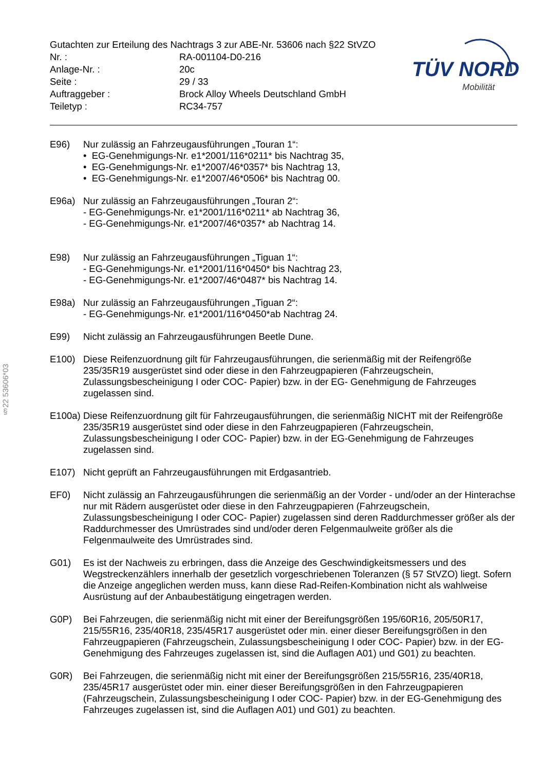§22 53606*03
TÜV NORD
Mobilität
| Gutachten zur Erteilung des Nachtrags 3 zur ABE-Nr. 53606 nach §22 StVZO | |
| Nr. : | RA-001104-D0-216 |
| Anlage-Nr. : | 20c |
| Seite : | 29 / 33 |
| Auftraggeber : | Brock Alloy Wheels Deutschland GmbH |
| Teiletyp : | RC34-757 |
E96) Nur zulässig an Fahrzeugausführungen „Touran 1“:
• EG-Genehmigungs-Nr. e1*2001/116*0211* bis Nachtrag 35,
• EG-Genehmigungs-Nr. e1*2007/46*0357* bis Nachtrag 13,
• EG-Genehmigungs-Nr. e1*2007/46*0506* bis Nachtrag 00.
E96a) Nur zulässig an Fahrzeugausführungen „Touran 2“:
- EG-Genehmigungs-Nr. e1*2001/116*0211* ab Nachtrag 36,
- EG-Genehmigungs-Nr. e1*2007/46*0357* ab Nachtrag 14.
E98) Nur zulässig an Fahrzeugausführungen „Tiguan 1“:
- EG-Genehmigungs-Nr. e1*2001/116*0450* bis Nachtrag 23,
- EG-Genehmigungs-Nr. e1*2007/46*0487* bis Nachtrag 14.
E98a) Nur zulässig an Fahrzeugausführungen „Tiguan 2“:
- EG-Genehmigungs-Nr. e1*2001/116*0450*ab Nachtrag 24.
E99) Nicht zulässig an Fahrzeugausführungen Beetle Dune.
E100) Diese Reifenzuordnung gilt für Fahrzeugausführungen, die serienmäßig mit der Reifengröße 235/35R19 ausgerüstet sind oder diese in den Fahrzeugpapieren (Fahrzeugschein, Zulassungsbescheinigung I oder COC- Papier) bzw. in der EG- Genehmigung de Fahrzeuges zugelassen sind.
E100a)
Diese Reifenzuordnung gilt für Fahrzeugausführungen, die serienmäßig NICHT mit der Reifengröße 235/35R19 ausgerüstet sind oder diese in den Fahrzeugpapieren (Fahrzeugschein, Zulassungsbescheinigung I oder COC- Papier) bzw. in der EG-Genehmigung de Fahrzeuges zugelassen sind.
E107) Nicht geprüft an Fahrzeugausführungen mit Erdgasantrieb.
EF0) Nicht zulässig an Fahrzeugausführungen die serienmäßig an der Vorder - und/oder an der Hinterachse nur mit Rädern ausgerüstet oder diese in den Fahrzeugpapieren (Fahrzeugschein, Zulassungsbescheinigung I oder COC- Papier) zugelassen sind deren Raddurchmesser größer als der Raddurchmesser des Umrüstrades sind und/oder deren Felgenmaulweite größer als die Felgenmaulweite des Umrüstrades sind.
G01) Es ist der Nachweis zu erbringen, dass die Anzeige des Geschwindigkeitsmessers und des Wegstreckenzählers innerhalb der gesetzlich vorgeschriebenen Toleranzen (§ 57 StVZO) liegt. Sofern die Anzeige angeglichen werden muss, kann diese Rad-Reifen-Kombination nicht als wahlweise Ausrüstung auf der Anbaubestätigung eingetragen werden.
G0P) Bei Fahrzeugen, die serienmäßig nicht mit einer der Bereifungsgrößen 195/60R16, 205/50R17, 215/55R16, 235/40R18, 235/45R17 ausgerüstet oder min. einer dieser Bereifungsgrößen in den Fahrzeugpapieren (Fahrzeugschein, Zulassungsbescheinigung I oder COC- Papier) bzw. in der EG-Genehmigung des Fahrzeuges zugelassen ist, sind die Auflagen A01) und G01) zu beachten.
G0R) Bei Fahrzeugen, die serienmäßig nicht mit einer der Bereifungsgrößen 215/55R16, 235/40R18, 235/45R17 ausgerüstet oder min. einer dieser Bereifungsgrößen in den Fahrzeugpapieren (Fahrzeugschein, Zulassungsbescheinigung I oder COC- Papier) bzw. in der EG-Genehmigung des Fahrzeuges zugelassen ist, sind die Auflagen A01) und G01) zu beachten.